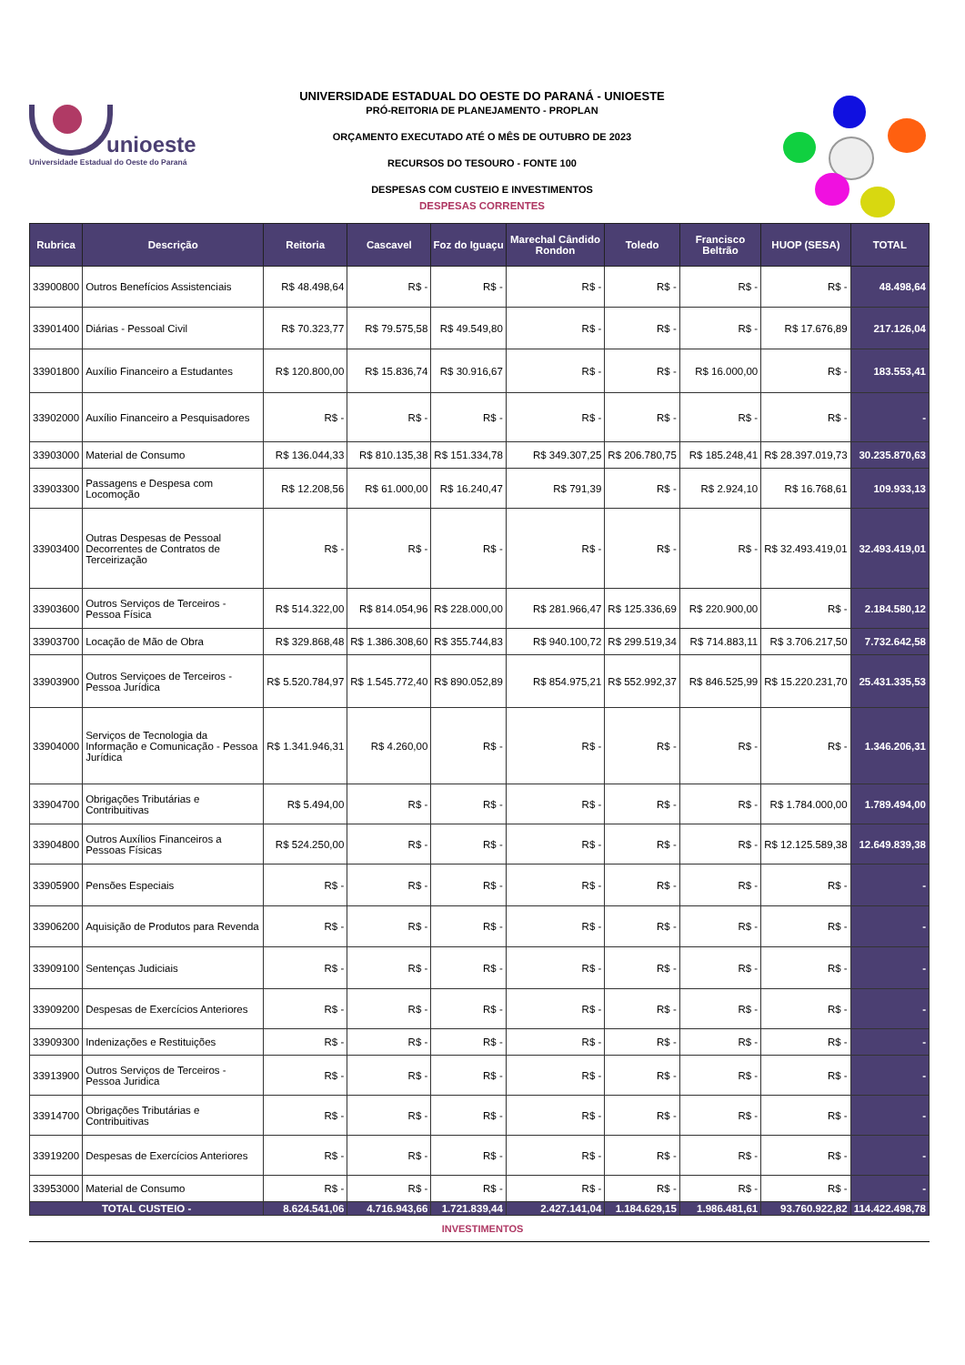unioeste
Universidade Estadual do Oeste do Paraná
UNIVERSIDADE ESTADUAL DO OESTE DO PARANÁ - UNIOESTE
PRÓ-REITORIA DE PLANEJAMENTO - PROPLAN
ORÇAMENTO EXECUTADO ATÉ O MÊS DE OUTUBRO DE 2023
RECURSOS DO TESOURO - FONTE 100
DESPESAS COM CUSTEIO E INVESTIMENTOS
DESPESAS CORRENTES
| Rubrica | Descrição | Reitoria | Cascavel | Foz do Iguaçu | Marechal Cândido Rondon | Toledo | Francisco Beltrão | HUOP (SESA) | TOTAL |
| --- | --- | --- | --- | --- | --- | --- | --- | --- | --- |
| 33900800 | Outros Benefícios Assistenciais | R$ 48.498,64 | R$ - | R$ - | R$ - | R$ - | R$ - | R$ - | 48.498,64 |
| 33901400 | Diárias - Pessoal Civil | R$ 70.323,77 | R$ 79.575,58 | R$ 49.549,80 | R$ - | R$ - | R$ - | R$ 17.676,89 | 217.126,04 |
| 33901800 | Auxílio Financeiro a Estudantes | R$ 120.800,00 | R$ 15.836,74 | R$ 30.916,67 | R$ - | R$ - | R$ 16.000,00 | R$ - | 183.553,41 |
| 33902000 | Auxílio Financeiro a Pesquisadores | R$ - | R$ - | R$ - | R$ - | R$ - | R$ - | R$ - | - |
| 33903000 | Material de Consumo | R$ 136.044,33 | R$ 810.135,38 | R$ 151.334,78 | R$ 349.307,25 | R$ 206.780,75 | R$ 185.248,41 | R$ 28.397.019,73 | 30.235.870,63 |
| 33903300 | Passagens e Despesa com Locomoção | R$ 12.208,56 | R$ 61.000,00 | R$ 16.240,47 | R$ 791,39 | R$ - | R$ 2.924,10 | R$ 16.768,61 | 109.933,13 |
| 33903400 | Outras Despesas de Pessoal Decorrentes de Contratos de Terceirização | R$ - | R$ - | R$ - | R$ - | R$ - | R$ - | R$ 32.493.419,01 | 32.493.419,01 |
| 33903600 | Outros Serviços de Terceiros - Pessoa Física | R$ 514.322,00 | R$ 814.054,96 | R$ 228.000,00 | R$ 281.966,47 | R$ 125.336,69 | R$ 220.900,00 | R$ - | 2.184.580,12 |
| 33903700 | Locação de Mão de Obra | R$ 329.868,48 | R$ 1.386.308,60 | R$ 355.744,83 | R$ 940.100,72 | R$ 299.519,34 | R$ 714.883,11 | R$ 3.706.217,50 | 7.732.642,58 |
| 33903900 | Outros Serviçoes de Terceiros - Pessoa Jurídica | R$ 5.520.784,97 | R$ 1.545.772,40 | R$ 890.052,89 | R$ 854.975,21 | R$ 552.992,37 | R$ 846.525,99 | R$ 15.220.231,70 | 25.431.335,53 |
| 33904000 | Serviços de Tecnologia da Informação e Comunicação - Pessoa Jurídica | R$ 1.341.946,31 | R$ 4.260,00 | R$ - | R$ - | R$ - | R$ - | R$ - | 1.346.206,31 |
| 33904700 | Obrigações Tributárias e Contribuitivas | R$ 5.494,00 | R$ - | R$ - | R$ - | R$ - | R$ - | R$ 1.784.000,00 | 1.789.494,00 |
| 33904800 | Outros Auxílios Financeiros a Pessoas Físicas | R$ 524.250,00 | R$ - | R$ - | R$ - | R$ - | R$ - | R$ 12.125.589,38 | 12.649.839,38 |
| 33905900 | Pensões Especiais | R$ - | R$ - | R$ - | R$ - | R$ - | R$ - | R$ - | - |
| 33906200 | Aquisição de Produtos para Revenda | R$ - | R$ - | R$ - | R$ - | R$ - | R$ - | R$ - | - |
| 33909100 | Sentenças Judiciais | R$ - | R$ - | R$ - | R$ - | R$ - | R$ - | R$ - | - |
| 33909200 | Despesas de Exercícios Anteriores | R$ - | R$ - | R$ - | R$ - | R$ - | R$ - | R$ - | - |
| 33909300 | Indenizações e Restituições | R$ - | R$ - | R$ - | R$ - | R$ - | R$ - | R$ - | - |
| 33913900 | Outros Serviços de Terceiros - Pessoa Juridica | R$ - | R$ - | R$ - | R$ - | R$ - | R$ - | R$ - | - |
| 33914700 | Obrigações Tributárias e Contribuitivas | R$ - | R$ - | R$ - | R$ - | R$ - | R$ - | R$ - | - |
| 33919200 | Despesas de Exercícios Anteriores | R$ - | R$ - | R$ - | R$ - | R$ - | R$ - | R$ - | - |
| 33953000 | Material de Consumo | R$ - | R$ - | R$ - | R$ - | R$ - | R$ - | R$ - | - |
| TOTAL CUSTEIO - | | 8.624.541,06 | 4.716.943,66 | 1.721.839,44 | 2.427.141,04 | 1.184.629,15 | 1.986.481,61 | 93.760.922,82 | 114.422.498,78 |
INVESTIMENTOS